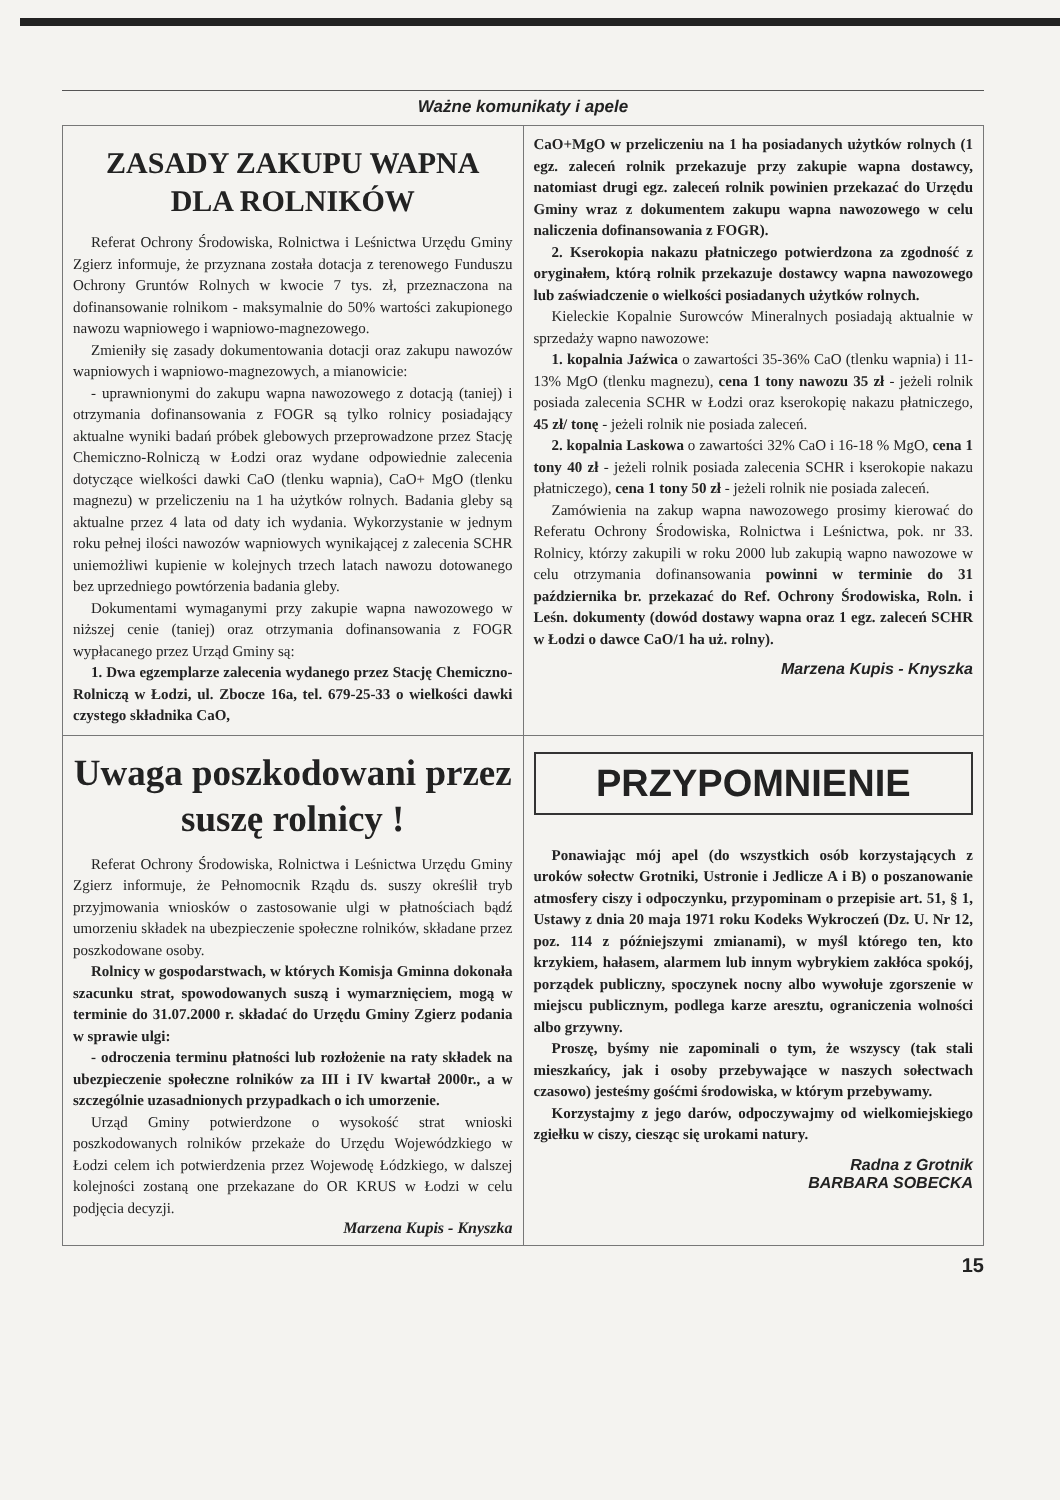Ważne komunikaty i apele
ZASADY ZAKUPU WAPNA DLA ROLNIKÓW
Referat Ochrony Środowiska, Rolnictwa i Leśnictwa Urzędu Gminy Zgierz informuje, że przyznana została dotacja z terenowego Funduszu Ochrony Gruntów Rolnych w kwocie 7 tys. zł, przeznaczona na dofinansowanie rolnikom - maksymalnie do 50% wartości zakupionego nawozu wapniowego i wapniowo-magnezowego.
Zmieniły się zasady dokumentowania dotacji oraz zakupu nawozów wapniowych i wapniowo-magnezowych, a mianowicie:
- uprawnionymi do zakupu wapna nawozowego z dotacją (taniej) i otrzymania dofinansowania z FOGR są tylko rolnicy posiadający aktualne wyniki badań próbek glebowych przeprowadzone przez Stację Chemiczno-Rolniczą w Łodzi oraz wydane odpowiednie zalecenia dotyczące wielkości dawki CaO (tlenku wapnia), CaO+ MgO (tlenku magnezu) w przeliczeniu na 1 ha użytków rolnych. Badania gleby są aktualne przez 4 lata od daty ich wydania. Wykorzystanie w jednym roku pełnej ilości nawozów wapniowych wynikającej z zalecenia SCHR uniemożliwi kupienie w kolejnych trzech latach nawozu dotowanego bez uprzedniego powtórzenia badania gleby.
Dokumentami wymaganymi przy zakupie wapna nawozowego w niższej cenie (taniej) oraz otrzymania dofinansowania z FOGR wypłacanego przez Urząd Gminy są:
1. Dwa egzemplarze zalecenia wydanego przez Stację Chemiczno-Rolniczą w Łodzi, ul. Zbocze 16a, tel. 679-25-33 o wielkości dawki czystego składnika CaO,
CaO+MgO w przeliczeniu na 1 ha posiadanych użytków rolnych (1 egz. zaleceń rolnik przekazuje przy zakupie wapna dostawcy, natomiast drugi egz. zaleceń rolnik powinien przekazać do Urzędu Gminy wraz z dokumentem zakupu wapna nawozowego w celu naliczenia dofinansowania z FOGR).
2. Kserokopia nakazu płatniczego potwierdzona za zgodność z oryginałem, którą rolnik przekazuje dostawcy wapna nawozowego lub zaświadczenie o wielkości posiadanych użytków rolnych.
Kieleckie Kopalnie Surowców Mineralnych posiadają aktualnie w sprzedaży wapno nawozowe:
1. kopalnia Jaźwica o zawartości 35-36% CaO (tlenku wapnia) i 11-13% MgO (tlenku magnezu), cena 1 tony nawozu 35 zł - jeżeli rolnik posiada zalecenia SCHR w Łodzi oraz kserokopię nakazu płatniczego, 45 zł/ tonę - jeżeli rolnik nie posiada zaleceń.
2. kopalnia Laskowa o zawartości 32% CaO i 16-18 % MgO, cena 1 tony 40 zł - jeżeli rolnik posiada zalecenia SCHR i kserokopie nakazu płatniczego), cena 1 tony 50 zł - jeżeli rolnik nie posiada zaleceń.
Zamówienia na zakup wapna nawozowego prosimy kierować do Referatu Ochrony Środowiska, Rolnictwa i Leśnictwa, pok. nr 33. Rolnicy, którzy zakupili w roku 2000 lub zakupią wapno nawozowe w celu otrzymania dofinansowania powinni w terminie do 31 października br. przekazać do Ref. Ochrony Środowiska, Roln. i Leśn. dokumenty (dowód dostawy wapna oraz 1 egz. zaleceń SCHR w Łodzi o dawce CaO/1 ha uż. rolny).
Marzena Kupis - Knyszka
Uwaga poszkodowani przez suszę rolnicy !
Referat Ochrony Środowiska, Rolnictwa i Leśnictwa Urzędu Gminy Zgierz informuje, że Pełnomocnik Rządu ds. suszy określił tryb przyjmowania wniosków o zastosowanie ulgi w płatnościach bądź umorzeniu składek na ubezpieczenie społeczne rolników, składane przez poszkodowane osoby.
Rolnicy w gospodarstwach, w których Komisja Gminna dokonała szacunku strat, spowodowanych suszą i wymarznięciem, mogą w terminie do 31.07.2000 r. składać do Urzędu Gminy Zgierz podania w sprawie ulgi:
- odroczenia terminu płatności lub rozłożenie na raty składek na ubezpieczenie społeczne rolników za III i IV kwartał 2000r., a w szczególnie uzasadnionych przypadkach o ich umorzenie.
Urząd Gminy potwierdzone o wysokość strat wnioski poszkodowanych rolników przekaże do Urzędu Wojewódzkiego w Łodzi celem ich potwierdzenia przez Wojewodę Łódzkiego, w dalszej kolejności zostaną one przekazane do OR KRUS w Łodzi w celu podjęcia decyzji.
Marzena Kupis - Knyszka
PRZYPOMNIENIE
Ponawiając mój apel (do wszystkich osób korzystających z uroków sołectw Grotniki, Ustronie i Jedlicze A i B) o poszanowanie atmosfery ciszy i odpoczynku, przypominam o przepisie art. 51, § 1, Ustawy z dnia 20 maja 1971 roku Kodeks Wykroczeń (Dz. U. Nr 12, poz. 114 z późniejszymi zmianami), w myśl którego ten, kto krzykiem, hałasem, alarmem lub innym wybrykiem zakłóca spokój, porządek publiczny, spoczynek nocny albo wywołuje zgorszenie w miejscu publicznym, podlega karze aresztu, ograniczenia wolności albo grzywny.
Proszę, byśmy nie zapominali o tym, że wszyscy (tak stali mieszkańcy, jak i osoby przebywające w naszych sołectwach czasowo) jesteśmy gośćmi środowiska, w którym przebywamy.
Korzystajmy z jego darów, odpoczywajmy od wielkomiejskiego zgiełku w ciszy, ciesząc się urokami natury.
Radna z Grotnik
BARBARA SOBECKA
15